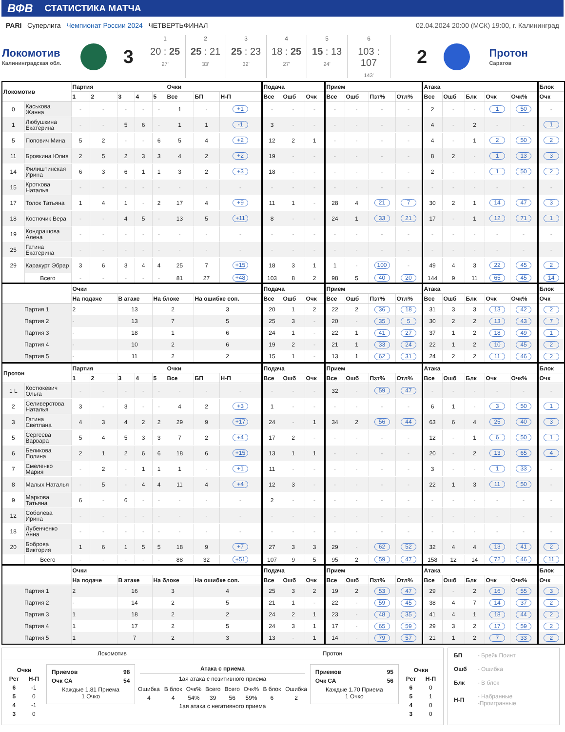ВФВ СТАТИСТИКА МАТЧА
PARI Суперлига Чемпионат России 2024 ЧЕТВЕРТЬФИНАЛ
02.04.2024 20:00 (МСК) 19:00, г. Калининград
Локомотив
Калининградская обл.
3
1
20 : 25
27'
2
25 : 21
33'
3
25 : 23
32'
4
18 : 25
27'
5
15 : 13
24'
6
103 : 107
143'
2
Протон
Саратов
| Локомотив | | Партия | | | | | Очки | | | Подача | | | Прием | | | | Атака | | | | | Блок |
| --- | --- | --- | --- | --- | --- | --- | --- | --- | --- | --- | --- | --- | --- | --- | --- | --- | --- | --- | --- | --- | --- | --- |
| | | 1 | 2 | 3 | 4 | 5 | Все | БП | Н-П | Все | Ошб | Очк | Все | Ошб | Пзт% | Отл% | Все | Ошб | Блк | Очк | Очк% | Очк |
| 0 | Каськова Жанна | - | - | - | - | - | 1 | - | +1 | - | - | - | - | - | - | - | 2 | - | - | 1 | 50 | - |
| 1 | Любушкина Екатерина | - | - | 5 | 6 | - | 1 | 1 | -1 | 3 | - | - | - | - | - | - | 4 | - | 2 | - | - | 1 |
| 5 | Попович Мина | 5 | 2 | - | - | 6 | 5 | 4 | +2 | 12 | 2 | 1 | - | - | - | - | 4 | - | 1 | 2 | 50 | 2 |
| 11 | Бровкина Юлия | 2 | 5 | 2 | 3 | 3 | 4 | 2 | +2 | 19 | - | - | - | - | - | - | 8 | 2 | - | 1 | 13 | 3 |
| 14 | Филиштинская Ирина | 6 | 3 | 6 | 1 | 1 | 3 | 2 | +3 | 18 | - | - | - | - | - | - | 2 | - | - | 1 | 50 | 2 |
| 15 | Кроткова Наталья | - | - | - | - | - | - | - | - | - | - | - | - | - | - | - | - | - | - | - | - | - |
| 17 | Толок Татьяна | 1 | 4 | 1 | - | 2 | 17 | 4 | +9 | 11 | 1 | - | 28 | 4 | 21 | 7 | 30 | 2 | 1 | 14 | 47 | 3 |
| 18 | Костючик Вера | - | - | 4 | 5 | - | 13 | 5 | +11 | 8 | - | - | 24 | 1 | 33 | 21 | 17 | - | 1 | 12 | 71 | 1 |
| 19 | Кондрашова Алена | - | - | - | - | - | - | - | - | - | - | - | - | - | - | - | - | - | - | - | - | - |
| 25 | Гатина Екатерина | - | - | - | - | - | - | - | - | - | - | - | - | - | - | - | - | - | - | - | - | - |
| 29 | Каракурт Эбрар | 3 | 6 | 3 | 4 | 4 | 25 | 7 | +15 | 18 | 3 | 1 | 1 | - | 100 | - | 49 | 4 | 3 | 22 | 45 | 2 |
| | Всего | - | - | - | - | - | 81 | 27 | +48 | 103 | 8 | 2 | 98 | 5 | 40 | 20 | 144 | 9 | 11 | 65 | 45 | 14 |
| | | Очки | | | | | | | | Подача | | | Прием | | | | Атака | | | | | Блок |
| | | На подаче | | В атаке | | На блоке | | На ошибке соп. | | Все | Ошб | Очк | Все | Ошб | Пзт% | Отл% | Все | Ошб | Блк | Очк | Очк% | Очк |
| Партия 1 | | 2 | | 13 | | 2 | | 3 | | 20 | 1 | 2 | 22 | 2 | 36 | 18 | 31 | 3 | 3 | 13 | 42 | 2 |
| Партия 2 | | - | | 13 | | 7 | | 5 | | 25 | 3 | - | 20 | - | 35 | 5 | 30 | 2 | 2 | 13 | 43 | 7 |
| Партия 3 | | - | | 18 | | 1 | | 6 | | 24 | 1 | - | 22 | 1 | 41 | 27 | 37 | 1 | 2 | 18 | 49 | 1 |
| Партия 4 | | - | | 10 | | 2 | | 6 | | 19 | 2 | - | 21 | 1 | 33 | 24 | 22 | 1 | 2 | 10 | 45 | 2 |
| Партия 5 | | - | | 11 | | 2 | | 2 | | 15 | 1 | - | 13 | 1 | 62 | 31 | 24 | 2 | 2 | 11 | 46 | 2 |
| Протон | | Партия | | | | | Очки | | | Подача | | | Прием | | | | Атака | | | | | Блок |
| | | 1 | 2 | 3 | 4 | 5 | Все | БП | Н-П | Все | Ошб | Очк | Все | Ошб | Пзт% | Отл% | Все | Ошб | Блк | Очк | Очк% | Очк |
| 1 L | Костюкевич Ольга | - | - | - | - | - | - | - | - | - | - | - | 32 | - | 59 | 47 | - | - | - | - | - | - |
| 2 | Селиверстова Наталья | 3 | - | 3 | - | - | 4 | 2 | +3 | 1 | - | - | - | - | - | - | 6 | 1 | - | 3 | 50 | 1 |
| 3 | Гатина Светлана | 4 | 3 | 4 | 2 | 2 | 29 | 9 | +17 | 24 | - | 1 | 34 | 2 | 56 | 44 | 63 | 6 | 4 | 25 | 40 | 3 |
| 5 | Сергеева Варвара | 5 | 4 | 5 | 3 | 3 | 7 | 2 | +4 | 17 | 2 | - | - | - | - | - | 12 | - | 1 | 6 | 50 | 1 |
| 6 | Беликова Полина | 2 | 1 | 2 | 6 | 6 | 18 | 6 | +15 | 13 | 1 | 1 | - | - | - | - | 20 | - | 2 | 13 | 65 | 4 |
| 7 | Смеленко Мария | - | 2 | - | 1 | 1 | 1 | - | +1 | 11 | - | - | - | - | - | - | 3 | - | - | 1 | 33 | - |
| 8 | Малых Наталья | - | 5 | - | 4 | 4 | 11 | 4 | +4 | 12 | 3 | - | - | - | - | - | 22 | 1 | 3 | 11 | 50 | - |
| 9 | Маркова Татьяна | 6 | - | 6 | - | - | - | - | - | 2 | - | - | - | - | - | - | - | - | - | - | - | - |
| 12 | Соболева Ирина | - | - | - | - | - | - | - | - | - | - | - | - | - | - | - | - | - | - | - | - | - |
| 18 | Лубенченко Анна | - | - | - | - | - | - | - | - | - | - | - | - | - | - | - | - | - | - | - | - | - |
| 20 | Боброва Виктория | 1 | 6 | 1 | 5 | 5 | 18 | 9 | +7 | 27 | 3 | 3 | 29 | - | 62 | 52 | 32 | 4 | 4 | 13 | 41 | 2 |
| | Всего | - | - | - | - | - | 88 | 32 | +51 | 107 | 9 | 5 | 95 | 2 | 59 | 47 | 158 | 12 | 14 | 72 | 46 | 11 |
| | | Очки | | | | | | | | Подача | | | Прием | | | | Атака | | | | | Блок |
| | | На подаче | | В атаке | | На блоке | | На ошибке соп. | | Все | Ошб | Очк | Все | Ошб | Пзт% | Отл% | Все | Ошб | Блк | Очк | Очк% | Очк |
| Партия 1 | | 2 | | 16 | | 3 | | 4 | | 25 | 3 | 2 | 19 | 2 | 53 | 47 | 29 | - | 2 | 16 | 55 | 3 |
| Партия 2 | | - | | 14 | | 2 | | 5 | | 21 | 1 | - | 22 | - | 59 | 45 | 38 | 4 | 7 | 14 | 37 | 2 |
| Партия 3 | | 1 | | 18 | | 2 | | 2 | | 24 | 2 | 1 | 23 | - | 48 | 35 | 41 | 4 | 1 | 18 | 44 | 2 |
| Партия 4 | | 1 | | 17 | | 2 | | 5 | | 24 | 3 | 1 | 17 | - | 65 | 59 | 29 | 3 | 2 | 17 | 59 | 2 |
| Партия 5 | | 1 | | 7 | | 2 | | 3 | | 13 | - | 1 | 14 | - | 79 | 57 | 21 | 1 | 2 | 7 | 33 | 2 |
Локомотив Протон
| Очки | |
| --- | --- |
| Рст | Н-П |
| 6 | -1 |
| 5 | 0 |
| 4 | -1 |
| 3 | 0 |
Приемов 98
Очк СА 54
Каждые 1.81 Приема
1 Очко
Атака с приема
1ая атака с позитивного приема
| Ошибка | В блок | Очк% | Всего | Всего | Очк% | В блок | Ошибка |
| 4 | 4 | 54% | 39 | 56 | 59% | 6 | 2 |
1ая атака с негативного приема
Приемов 95
Очк СА 56
Каждые 1.70 Приема
1 Очко
| Очки | |
| --- | --- |
| Рст | Н-П |
| 6 | 0 |
| 5 | 1 |
| 4 | 0 |
| 3 | 0 |
| БП | - Брейк Поинт |
| Ошб | - Ошибка |
| Блк | - В блок |
| Н-П | - Набранные -Проигранные |